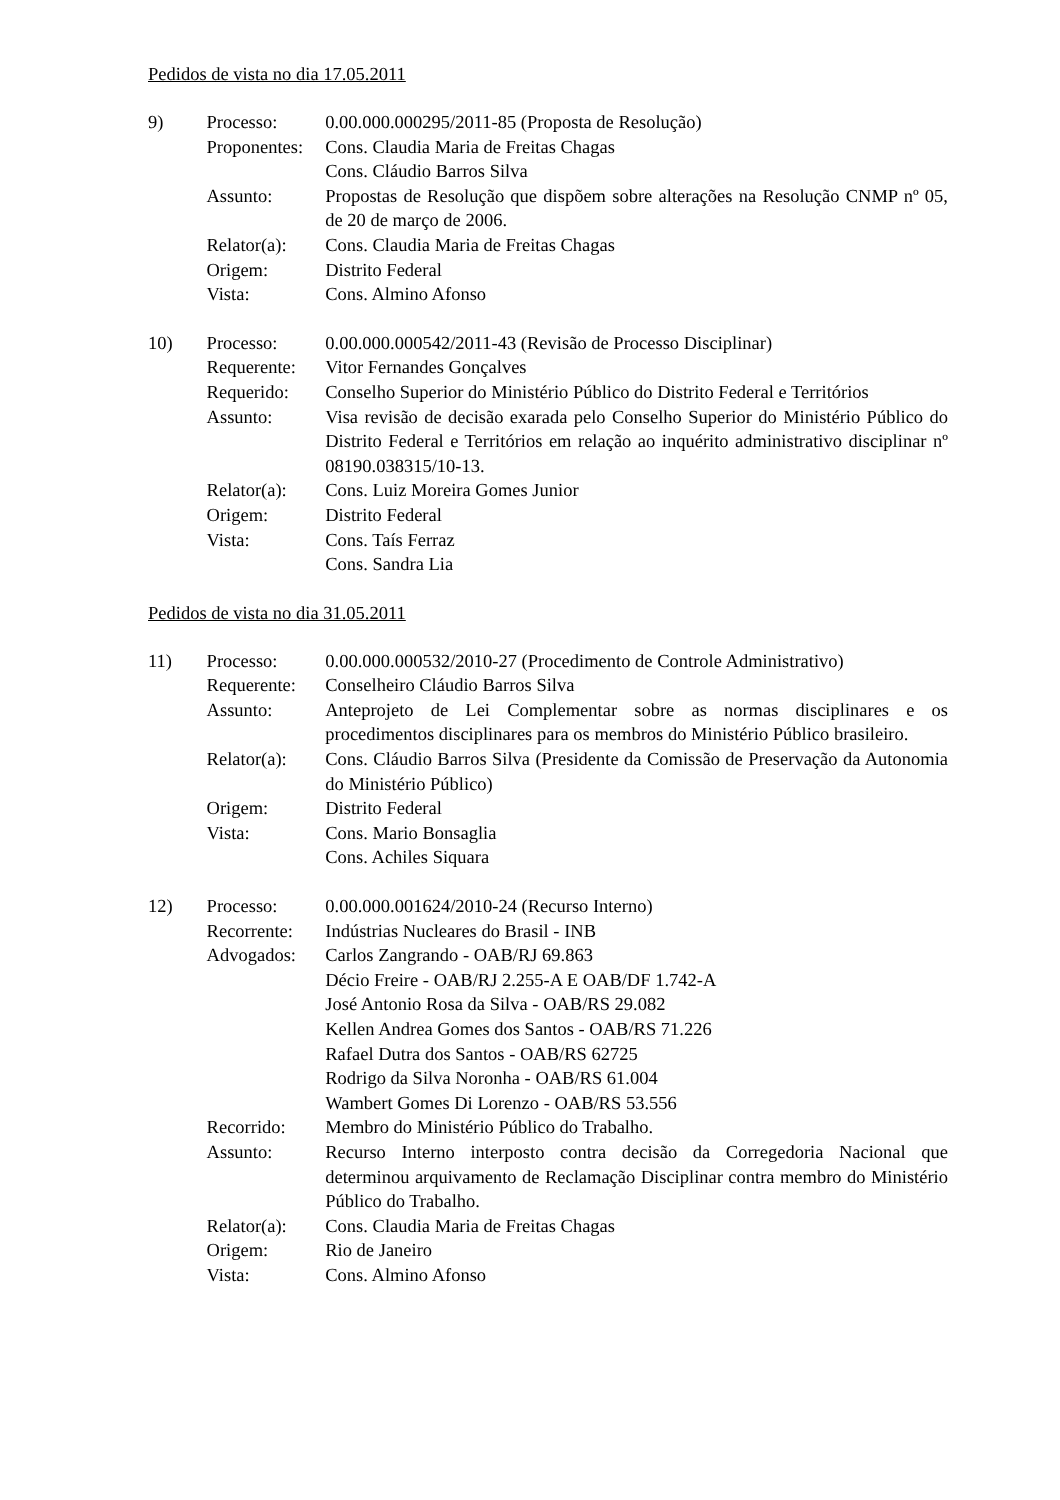Pedidos de vista no dia 17.05.2011
| 9) | Processo: | 0.00.000.000295/2011-85 (Proposta de Resolução) |
| | Proponentes: | Cons. Claudia Maria de Freitas Chagas Cons. Cláudio Barros Silva |
| | Assunto: | Propostas de Resolução que dispõem sobre alterações na Resolução CNMP nº 05, de 20 de março de 2006. |
| | Relator(a): | Cons. Claudia Maria de Freitas Chagas |
| | Origem: | Distrito Federal |
| | Vista: | Cons. Almino Afonso |
| 10) | Processo: | 0.00.000.000542/2011-43 (Revisão de Processo Disciplinar) |
| | Requerente: | Vitor Fernandes Gonçalves |
| | Requerido: | Conselho Superior do Ministério Público do Distrito Federal e Territórios |
| | Assunto: | Visa revisão de decisão exarada pelo Conselho Superior do Ministério Público do Distrito Federal e Territórios em relação ao inquérito administrativo disciplinar nº 08190.038315/10-13. |
| | Relator(a): | Cons. Luiz Moreira Gomes Junior |
| | Origem: | Distrito Federal |
| | Vista: | Cons. Taís Ferraz Cons. Sandra Lia |
Pedidos de vista no dia 31.05.2011
| 11) | Processo: | 0.00.000.000532/2010-27 (Procedimento de Controle Administrativo) |
| | Requerente: | Conselheiro Cláudio Barros Silva |
| | Assunto: | Anteprojeto de Lei Complementar sobre as normas disciplinares e os procedimentos disciplinares para os membros do Ministério Público brasileiro. |
| | Relator(a): | Cons. Cláudio Barros Silva (Presidente da Comissão de Preservação da Autonomia do Ministério Público) |
| | Origem: | Distrito Federal |
| | Vista: | Cons. Mario Bonsaglia Cons. Achiles Siquara |
| 12) | Processo: | 0.00.000.001624/2010-24 (Recurso Interno) |
| | Recorrente: | Indústrias Nucleares do Brasil - INB |
| | Advogados: | Carlos Zangrando - OAB/RJ 69.863 Décio Freire - OAB/RJ 2.255-A E OAB/DF 1.742-A José Antonio Rosa da Silva - OAB/RS 29.082 Kellen Andrea Gomes dos Santos - OAB/RS 71.226 Rafael Dutra dos Santos - OAB/RS 62725 Rodrigo da Silva Noronha - OAB/RS 61.004 Wambert Gomes Di Lorenzo - OAB/RS 53.556 |
| | Recorrido: | Membro do Ministério Público do Trabalho. |
| | Assunto: | Recurso Interno interposto contra decisão da Corregedoria Nacional que determinou arquivamento de Reclamação Disciplinar contra membro do Ministério Público do Trabalho. |
| | Relator(a): | Cons. Claudia Maria de Freitas Chagas |
| | Origem: | Rio de Janeiro |
| | Vista: | Cons. Almino Afonso |